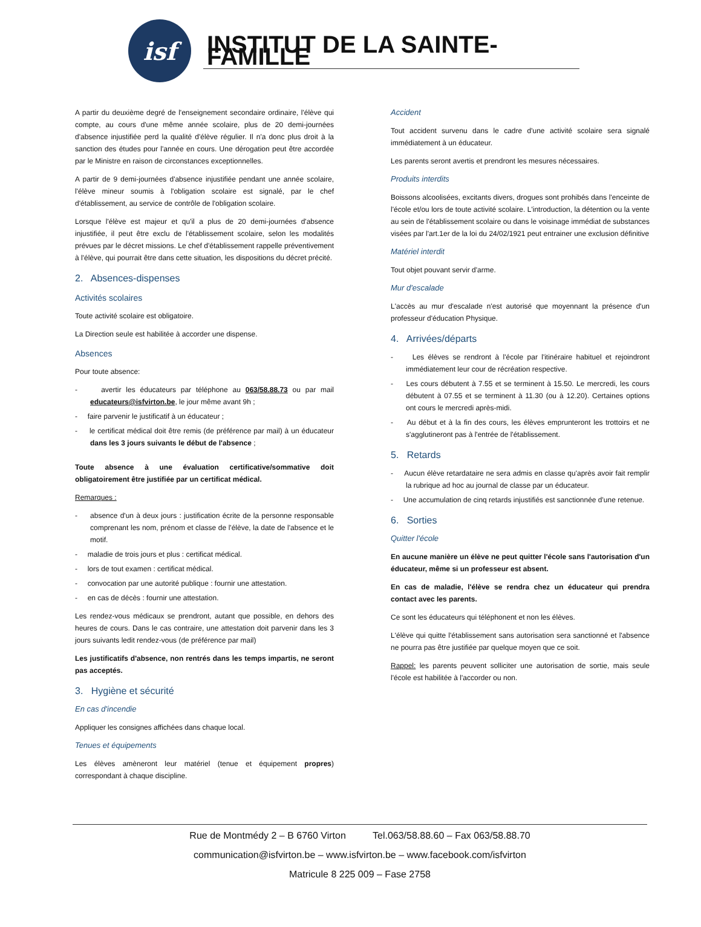isf
INSTITUT DE LA SAINTE-FAMILLE
A partir du deuxième degré de l'enseignement secondaire ordinaire, l'élève qui compte, au cours d'une même année scolaire, plus de 20 demi-journées d'absence injustifiée perd la qualité d'élève régulier. Il n'a donc plus droit à la sanction des études pour l'année en cours. Une dérogation peut être accordée par le Ministre en raison de circonstances exceptionnelles.
A partir de 9 demi-journées d'absence injustifiée pendant une année scolaire, l'élève mineur soumis à l'obligation scolaire est signalé, par le chef d'établissement, au service de contrôle de l'obligation scolaire.
Lorsque l'élève est majeur et qu'il a plus de 20 demi-journées d'absence injustifiée, il peut être exclu de l'établissement scolaire, selon les modalités prévues par le décret missions. Le chef d'établissement rappelle préventivement à l'élève, qui pourrait être dans cette situation, les dispositions du décret précité.
2. Absences-dispenses
Activités scolaires
Toute activité scolaire est obligatoire.
La Direction seule est habilitée à accorder une dispense.
Absences
Pour toute absence:
- avertir les éducateurs par téléphone au 063/58.88.73 ou par mail educateurs@isfvirton.be, le jour même avant 9h ;
- faire parvenir le justificatif à un éducateur ;
- le certificat médical doit être remis (de préférence par mail) à un éducateur dans les 3 jours suivants le début de l'absence ;
Toute absence à une évaluation certificative/sommative doit obligatoirement être justifiée par un certificat médical.
Remarques :
- absence d'un à deux jours : justification écrite de la personne responsable comprenant les nom, prénom et classe de l'élève, la date de l'absence et le motif.
- maladie de trois jours et plus : certificat médical.
- lors de tout examen : certificat médical.
- convocation par une autorité publique : fournir une attestation.
- en cas de décès : fournir une attestation.
Les rendez-vous médicaux se prendront, autant que possible, en dehors des heures de cours. Dans le cas contraire, une attestation doit parvenir dans les 3 jours suivants ledit rendez-vous (de préférence par mail)
Les justificatifs d'absence, non rentrés dans les temps impartis, ne seront pas acceptés.
3. Hygiène et sécurité
En cas d'incendie
Appliquer les consignes affichées dans chaque local.
Tenues et équipements
Les élèves amèneront leur matériel (tenue et équipement propres) correspondant à chaque discipline.
Accident
Tout accident survenu dans le cadre d'une activité scolaire sera signalé immédiatement à un éducateur.
Les parents seront avertis et prendront les mesures nécessaires.
Produits interdits
Boissons alcoolisées, excitants divers, drogues sont prohibés dans l'enceinte de l'école et/ou lors de toute activité scolaire. L'introduction, la détention ou la vente au sein de l'établissement scolaire ou dans le voisinage immédiat de substances visées par l'art.1er de la loi du 24/02/1921 peut entrainer une exclusion définitive
Matériel interdit
Tout objet pouvant servir d'arme.
Mur d'escalade
L'accès au mur d'escalade n'est autorisé que moyennant la présence d'un professeur d'éducation Physique.
4. Arrivées/départs
- Les élèves se rendront à l'école par l'itinéraire habituel et rejoindront immédiatement leur cour de récréation respective.
- Les cours débutent à 7.55 et se terminent à 15.50. Le mercredi, les cours débutent à 07.55 et se terminent à 11.30 (ou à 12.20). Certaines options ont cours le mercredi après-midi.
- Au début et à la fin des cours, les élèves emprunteront les trottoirs et ne s'agglutineront pas à l'entrée de l'établissement.
5. Retards
- Aucun élève retardataire ne sera admis en classe qu'après avoir fait remplir la rubrique ad hoc au journal de classe par un éducateur.
- Une accumulation de cinq retards injustifiés est sanctionnée d'une retenue.
6. Sorties
Quitter l'école
En aucune manière un élève ne peut quitter l'école sans l'autorisation d'un éducateur, même si un professeur est absent.
En cas de maladie, l'élève se rendra chez un éducateur qui prendra contact avec les parents.
Ce sont les éducateurs qui téléphonent et non les élèves.
L'élève qui quitte l'établissement sans autorisation sera sanctionné et l'absence ne pourra pas être justifiée par quelque moyen que ce soit.
Rappel: les parents peuvent solliciter une autorisation de sortie, mais seule l'école est habilitée à l'accorder ou non.
Rue de Montmédy 2 – B 6760 Virton Tel.063/58.88.60 – Fax 063/58.88.70
communication@isfvirton.be – www.isfvirton.be – www.facebook.com/isfvirton
Matricule 8 225 009 – Fase 2758